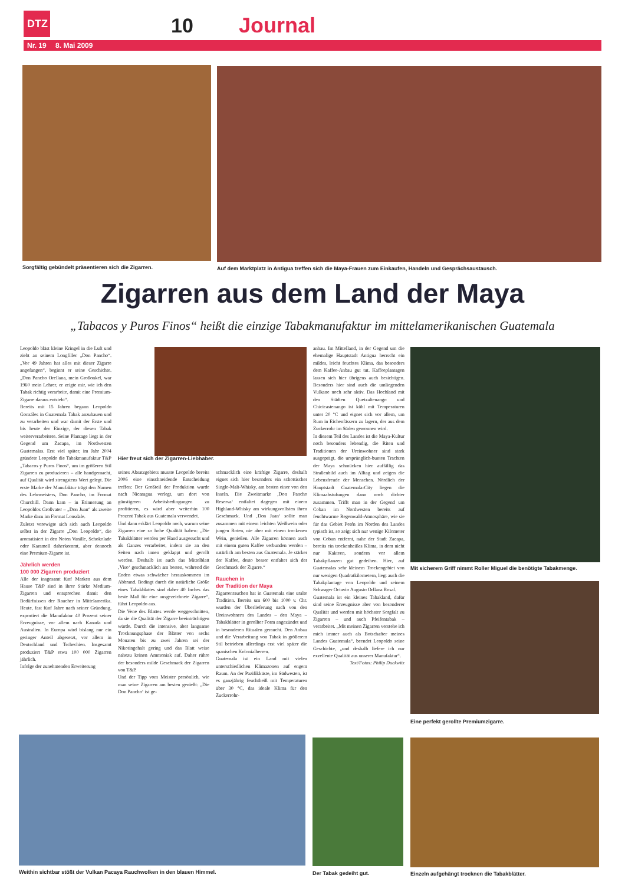DTZ 10 Journal
Nr. 19 8. Mai 2009
Sorgfältig gebündelt präsentieren sich die Zigarren.
Auf dem Marktplatz in Antigua treffen sich die Maya-Frauen zum Einkaufen, Handeln und Gesprächsaustausch.
Zigarren aus dem Land der Maya
„Tabacos y Puros Finos“ heißt die einzige Tabakmanufaktur im mittelamerikanischen Guatemala
Hier freut sich der Zigarren-Liebhaber.
Leopoldo bläst kleine Kringel in die Luft und zieht an seinem Longfiller „Don Pancho“. „Vor 49 Jahren hat alles mit dieser Zigarre angefangen“, beginnt er seine Geschichte. „Don Pancho Orellana, mein Großonkel, war 1960 mein Lehrer, er zeigte mir, wie ich den Tabak richtig verarbeite, damit eine Premium-Zigarre daraus entsteht“.
Bereits mit 15 Jahren begann Leopoldo Gonzáles in Guatemala Tabak anzubauen und zu verarbeiten und war damit der Erste und bis heute der Einzige, der diesen Tabak weiterverarbeitete. Seine Plantage liegt in der Gegend um Zacapa, im Nordwesten Guatemalas. Erst viel später, im Jahr 2004 gründete Leopoldo die Tabakmanufaktur T&P „Tabacos y Puros Finos“, um im größeren Stil Zigarren zu produzieren – alle handgemacht, auf Qualität wird strengstens Wert gelegt. Die erste Marke der Manufaktur trägt den Namen des Lehrmeisters, Don Pancho, im Format Churchill. Dann kam – in Erinnerung an Leopoldos Großvater – „Don Juan“ als zweite Marke dazu im Format Lonsdale.
Zuletzt verewigte sich sich auch Leopoldo selbst in der Zigarre „Don Leopoldo“, die aromatisiert in den Noten Vanille, Schokolade oder Karamell daherkommt, aber dennoch eine Premium-Zigarre ist.
Jährlich werden
100 000 Zigarren produziert
Alle der insgesamt fünf Marken aus dem Hause T&P sind in ihrer Stärke Medium-Zigarren und entsprechen damit den Bedürfnissen der Raucher in Mittelamerika. Heute, fast fünf Jahre nach seiner Gründung, exportiert die Manufaktur 40 Prozent seiner Erzeugnisse, vor allem nach Kanada und Australien. In Europa wird bislang nur ein geringer Anteil abgesetzt, vor allem in Deutschland und Tschechien. Insgesamt produziert T&P etwa 100 000 Zigarren jährlich.
Infolge der zunehmenden Erweiterung
seines Absatzgebiets musste Leopoldo bereits 2006 eine einschneidende Entscheidung treffen: Der Großteil der Produktion wurde nach Nicaragua verlegt, um dort von günstigeren Arbeitsbedingungen zu profitieren, es wird aber weiterhin 100 Prozent Tabak aus Guatemala verwendet.
Und dann erklärt Leopoldo noch, warum seine Zigarren eine so hohe Qualität haben: „Die Tabakblätter werden per Hand ausgesucht und als Ganzes verarbeitet, indem sie an den Seiten nach innen geklappt und gerollt werden. Deshalb ist auch das Mittelblatt ‚Viso‘ geschmacklich am besten, während die Enden etwas schwächer herauskommen im Abbrand. Bedingt durch die natürliche Größe eines Tabakblattes sind daher 40 Inches das beste Maß für eine ausgezeichnete Zigarre“, führt Leopoldo aus.
Die Vene des Blattes werde weggeschnitten, da sie die Qualität der Zigarre beeinträchtigen würde. Durch die intensive, aber langsame Trocknungsphase der Blätter von sechs Monaten bis zu zwei Jahren sei der Nikotingehalt gering und das Blatt weise nahezu keinen Ammoniak auf. Daher rühre der besonders milde Geschmack der Zigarren von T&P.
Und der Tipp vom Meister persönlich, wie man seine Zigarren am besten genießt: „Die Don Pancho‘ ist ge-
schmacklich eine kräftige Zigarre, deshalb eignet sich hier besonders ein schottischer Single-Malt-Whisky, am besten einer von den Inseln. Die Zweitmarke ‚Don Pancho Reserva‘ entfaltet dagegen mit einem Highland-Whisky am wirkungsvollsten ihren Geschmack. Und ‚Don Juan‘ sollte man zusammen mit einem leichten Weißwein oder jungen Roten, nie aber mit einem trockenen Wein, genießen. Alle Zigarren können auch mit einem guten Kaffee verbunden werden – natürlich am besten aus Guatemala. Je stärker der Kaffee, desto besser entfaltet sich der Geschmack der Zigarre.“Rauchen in
der Tradition der Maya
Zigarrenrauchen hat in Guatemala eine uralte Tradition. Bereits um 600 bis 1000 v. Chr. wurden der Überlieferung nach von den Ureinwohnern des Landes – den Maya – Tabakblätter in gerollter Form angezündet und in besonderen Ritualen geraucht. Den Anbau und die Verarbeitung von Tabak in größerem Stil betrieben allerdings erst viel später die spanischen Kolonialherren.
Guatemala ist ein Land mit vielen unterschiedlichen Klimazonen auf engem Raum. An der Pazifikküste, im Südwesten, ist es ganzjährig feuchtheiß mit Temperaturen über 30 °C, das ideale Klima für den Zuckerrohr-
anbau. Im Mittelland, in der Gegend um die ehemalige Hauptstadt Antigua herrscht ein mildes, leicht feuchtes Klima, das besonders dem Kaffee-Anbau gut tut. Kaffeeplantagen lassen sich hier übrigens auch besichtigen. Besonders hier sind auch die umliegenden Vulkane noch sehr aktiv. Das Hochland mit den Städten Quetzaltenango und Chicicastenango ist kühl mit Temperaturen unter 20 °C und eignet sich vor allem, um Rum in Eichenfässern zu lagern, der aus dem Zuckerrohr im Süden gewonnen wird.
In diesem Teil des Landes ist die Maya-Kultur noch besonders lebendig, die Riten und Traditionen der Ureinwohner sind stark ausgeprägt, die ursprünglich-bunten Trachten der Maya schmücken hier auffällig das Straßenbild auch im Alltag und zeigen die Lebensfreude der Menschen. Nördlich der Hauptstadt Guatemala-City liegen die Klimaabstufungen dann noch dichter zusammen. Trifft man in der Gegend um Coban im Nordwesten bereits auf feuchtwarme Regenwald-Atmosphäre, wie sie für das Gebiet Petén im Norden des Landes typisch ist, so zeigt sich nur wenige Kilometer von Coban entfernt, nahe der Stadt Zacapa, bereits ein trockenheißes Klima, in dem nicht nur Kakteen, sondern vor allem Tabakpflanzen gut gedeihen. Hier, auf Guatemalas sehr kleinem Trockengebiet von nur wenigen Quadratkilometern, liegt auch die Tabakplantage von Leopoldo und seinem Schwager Octavio Augusto Orllana Rosal.
Guatemala ist ein kleines Tabakland, dafür sind seine Erzeugnisse aber von besonderer Qualität und werden mit höchster Sorgfalt zu Zigarren – und auch Pfeifentabak – verarbeitet. „Mit meinen Zigarren verstehe ich mich immer auch als Botschafter meines Landes Guatemala“, beendet Leopoldo seine Geschichte, „und deshalb liefere ich nur exzellente Qualität aus unserer Manufaktur“.
Text/Fotos: Philip Duckwitz
Mit sicherem Griff nimmt Roller Miguel die benötigte Tabakmenge.
Eine perfekt gerollte Premiumzigarre.
Weithin sichtbar stößt der Vulkan Pacaya Rauchwolken in den blauen Himmel.
Der Tabak gedeiht gut.
Einzeln aufgehängt trocknen die Tabakblätter.